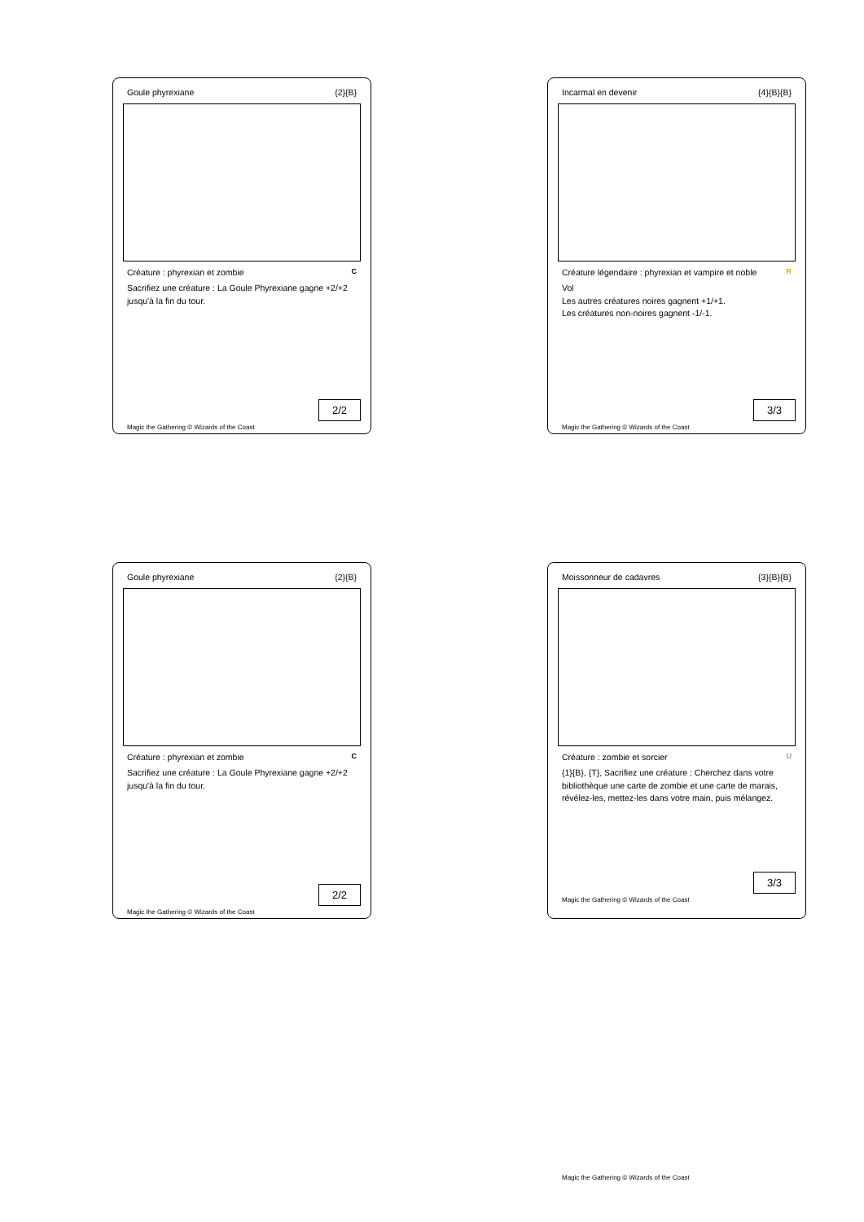Goule phyrexiane {2}{B}
Créature : phyrexian et zombie C
Sacrifiez une créature : La Goule Phyrexiane gagne +2/+2 jusqu'à la fin du tour.
2/2
Magic the Gathering © Wizards of the Coast
Incarmal en devenir {4}{B}{B}
Créature légendaire : phyrexian et vampire et noble R
Vol
Les autres créatures noires gagnent +1/+1.
Les créatures non-noires gagnent -1/-1.
3/3
Magic the Gathering © Wizards of the Coast
Goule phyrexiane {2}{B}
Créature : phyrexian et zombie C
Sacrifiez une créature : La Goule Phyrexiane gagne +2/+2 jusqu'à la fin du tour.
2/2
Magic the Gathering © Wizards of the Coast
Moissonneur de cadavres {3}{B}{B}
Créature : zombie et sorcier U
{1}{B}, {T}, Sacrifiez une créature : Cherchez dans votre bibliothèque une carte de zombie et une carte de marais, révélez-les, mettez-les dans votre main, puis mélangez.
3/3
Magic the Gathering © Wizards of the Coast
Magic the Gathering © Wizards of the Coast